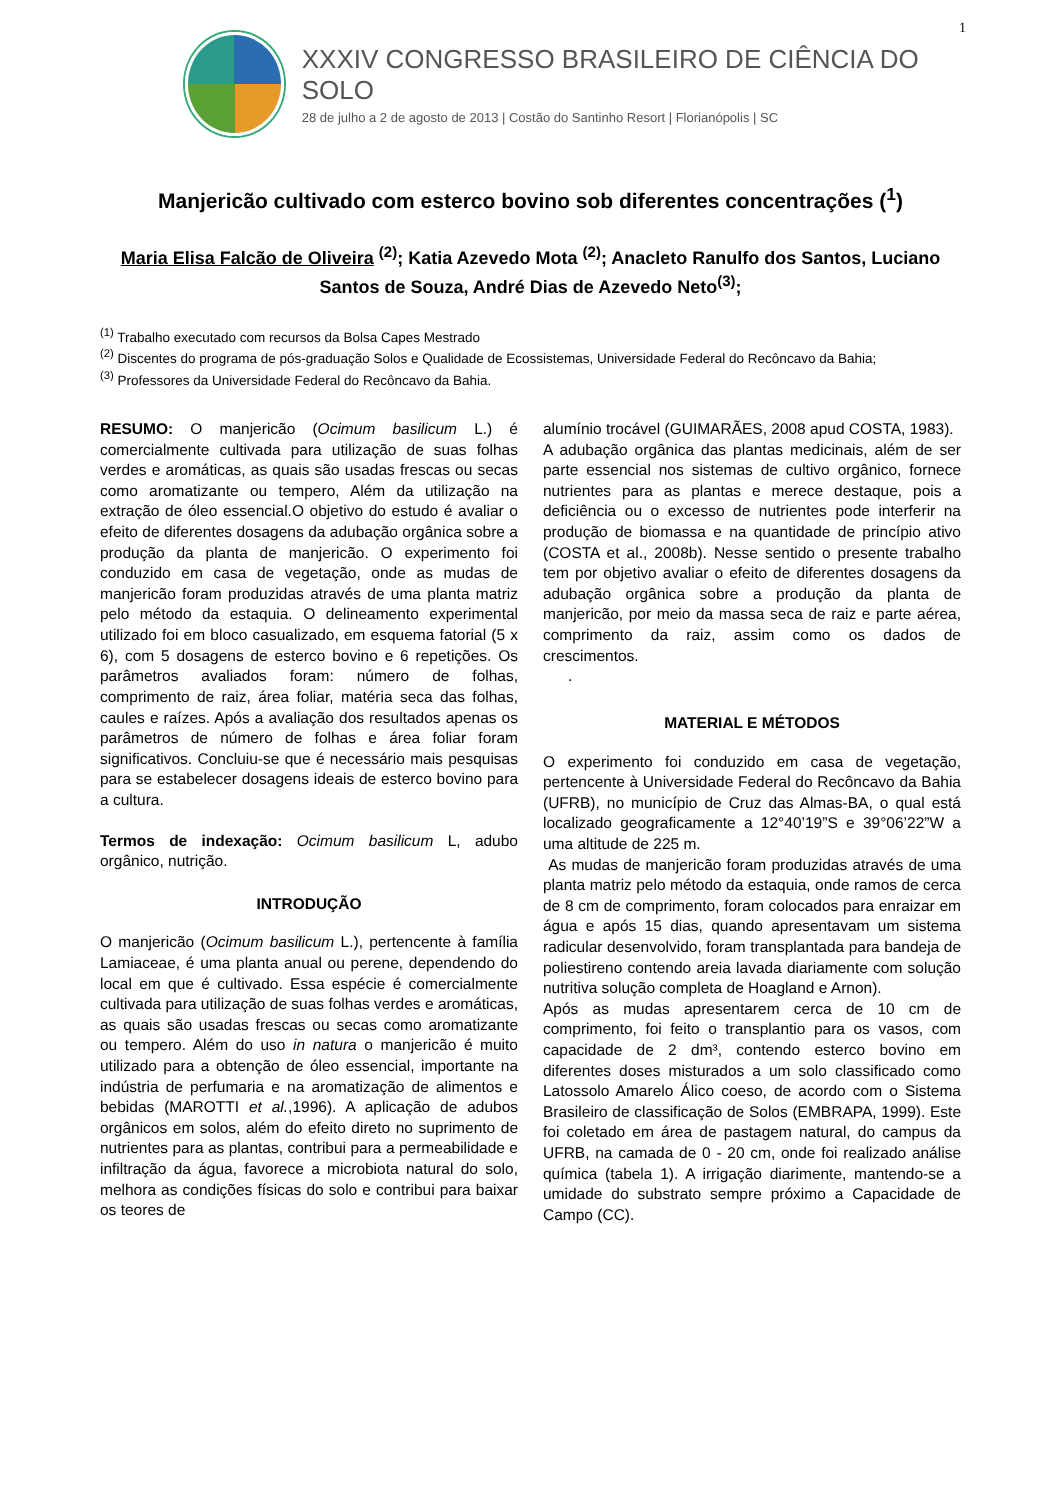1
XXXIV CONGRESSO BRASILEIRO DE CIÊNCIA DO SOLO
28 de julho a 2 de agosto de 2013 | Costão do Santinho Resort | Florianópolis | SC
Manjericão cultivado com esterco bovino sob diferentes concentrações (<sup>1</sup>)
Maria Elisa Falcão de Oliveira <sup>(2)</sup>; Katia Azevedo Mota <sup>(2)</sup>; Anacleto Ranulfo dos Santos, Luciano Santos de Souza, André Dias de Azevedo Neto<sup>(3)</sup>;
<sup>(1)</sup> Trabalho executado com recursos da Bolsa Capes Mestrado
<sup>(2)</sup> Discentes do programa de pós-graduação Solos e Qualidade de Ecossistemas, Universidade Federal do Recôncavo da Bahia;
<sup>(3)</sup> Professores da Universidade Federal do Recôncavo da Bahia.
RESUMO: O manjericão (Ocimum basilicum L.) é comercialmente cultivada para utilização de suas folhas verdes e aromáticas, as quais são usadas frescas ou secas como aromatizante ou tempero, Além da utilização na extração de óleo essencial.O objetivo do estudo é avaliar o efeito de diferentes dosagens da adubação orgânica sobre a produção da planta de manjericão. O experimento foi conduzido em casa de vegetação, onde as mudas de manjericão foram produzidas através de uma planta matriz pelo método da estaquia. O delineamento experimental utilizado foi em bloco casualizado, em esquema fatorial (5 x 6), com 5 dosagens de esterco bovino e 6 repetições. Os parâmetros avaliados foram: número de folhas, comprimento de raiz, área foliar, matéria seca das folhas, caules e raízes. Após a avaliação dos resultados apenas os parâmetros de número de folhas e área foliar foram significativos. Concluiu-se que é necessário mais pesquisas para se estabelecer dosagens ideais de esterco bovino para a cultura.
Termos de indexação: Ocimum basilicum L, adubo orgânico, nutrição.
INTRODUÇÃO
O manjericão (Ocimum basilicum L.), pertencente à família Lamiaceae, é uma planta anual ou perene, dependendo do local em que é cultivado. Essa espécie é comercialmente cultivada para utilização de suas folhas verdes e aromáticas, as quais são usadas frescas ou secas como aromatizante ou tempero. Além do uso in natura o manjericão é muito utilizado para a obtenção de óleo essencial, importante na indústria de perfumaria e na aromatização de alimentos e bebidas (MAROTTI et al.,1996). A aplicação de adubos orgânicos em solos, além do efeito direto no suprimento de nutrientes para as plantas, contribui para a permeabilidade e infiltração da água, favorece a microbiota natural do solo, melhora as condições físicas do solo e contribui para baixar os teores de
alumínio trocável (GUIMARÃES, 2008 apud COSTA, 1983).
A adubação orgânica das plantas medicinais, além de ser parte essencial nos sistemas de cultivo orgânico, fornece nutrientes para as plantas e merece destaque, pois a deficiência ou o excesso de nutrientes pode interferir na produção de biomassa e na quantidade de princípio ativo (COSTA et al., 2008b). Nesse sentido o presente trabalho tem por objetivo avaliar o efeito de diferentes dosagens da adubação orgânica sobre a produção da planta de manjericão, por meio da massa seca de raiz e parte aérea, comprimento da raiz, assim como os dados de crescimentos.
.
MATERIAL E MÉTODOS
O experimento foi conduzido em casa de vegetação, pertencente à Universidade Federal do Recôncavo da Bahia (UFRB), no município de Cruz das Almas-BA, o qual está localizado geograficamente a 12°40’19”S e 39°06’22”W a uma altitude de 225 m.
As mudas de manjericão foram produzidas através de uma planta matriz pelo método da estaquia, onde ramos de cerca de 8 cm de comprimento, foram colocados para enraizar em água e após 15 dias, quando apresentavam um sistema radicular desenvolvido, foram transplantada para bandeja de poliestireno contendo areia lavada diariamente com solução nutritiva solução completa de Hoagland e Arnon).
Após as mudas apresentarem cerca de 10 cm de comprimento, foi feito o transplantio para os vasos, com capacidade de 2 dm³, contendo esterco bovino em diferentes doses misturados a um solo classificado como Latossolo Amarelo Álico coeso, de acordo com o Sistema Brasileiro de classificação de Solos (EMBRAPA, 1999). Este foi coletado em área de pastagem natural, do campus da UFRB, na camada de 0 - 20 cm, onde foi realizado análise química (tabela 1). A irrigação diarimente, mantendo-se a umidade do substrato sempre próximo a Capacidade de Campo (CC).